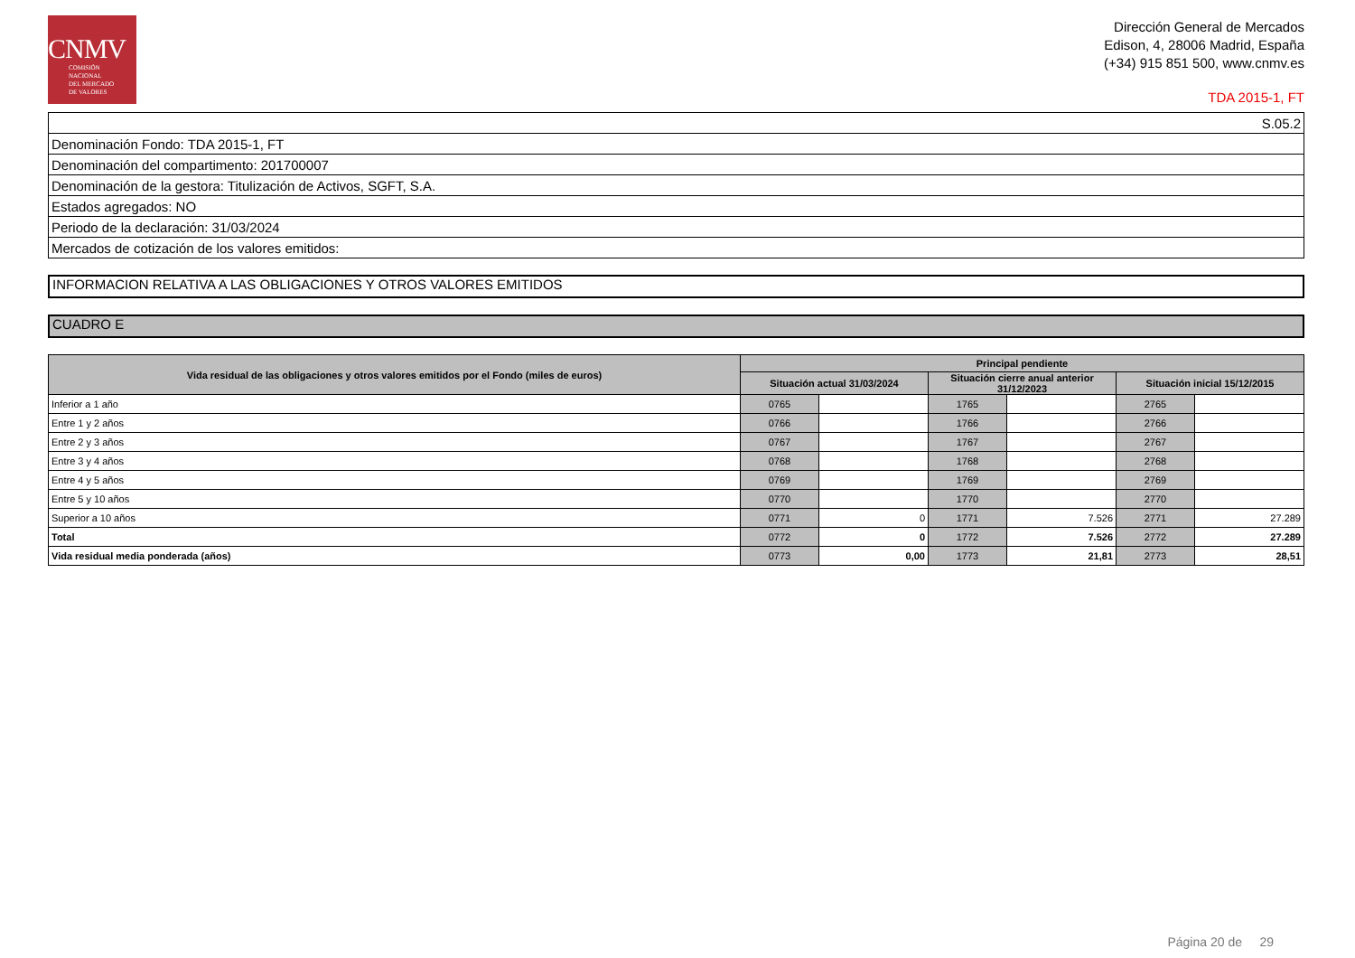CNMV
COMISIÓN
NACIONAL
DEL MERCADO
DE VALORES
Dirección General de Mercados
Edison, 4, 28006 Madrid, España
(+34) 915 851 500, www.cnmv.es
TDA 2015-1, FT
| S.05.2 |
| Denominación Fondo: TDA 2015-1, FT |
| Denominación del compartimento: 201700007 |
| Denominación de la gestora: Titulización de Activos, SGFT, S.A. |
| Estados agregados: NO |
| Periodo de la declaración: 31/03/2024 |
| Mercados de cotización de los valores emitidos: |
INFORMACION RELATIVA A LAS OBLIGACIONES Y OTROS VALORES EMITIDOS
CUADRO E
| Vida residual de las obligaciones y otros valores emitidos por el Fondo (miles de euros) | Principal pendiente | | | | | |
| --- | --- | --- | --- | --- | --- | --- |
| | Situación actual 31/03/2024 | | Situación cierre anual anterior 31/12/2023 | | Situación inicial 15/12/2015 | |
| Inferior a 1 año | 0765 | | 1765 | | 2765 | |
| Entre 1 y 2 años | 0766 | | 1766 | | 2766 | |
| Entre 2 y 3 años | 0767 | | 1767 | | 2767 | |
| Entre 3 y 4 años | 0768 | | 1768 | | 2768 | |
| Entre 4 y 5 años | 0769 | | 1769 | | 2769 | |
| Entre 5 y 10 años | 0770 | | 1770 | | 2770 | |
| Superior a 10 años | 0771 | 0 | 1771 | 7.526 | 2771 | 27.289 |
| Total | 0772 | 0 | 1772 | 7.526 | 2772 | 27.289 |
| Vida residual media ponderada (años) | 0773 | 0,00 | 1773 | 21,81 | 2773 | 28,51 |
Página 20 de 29